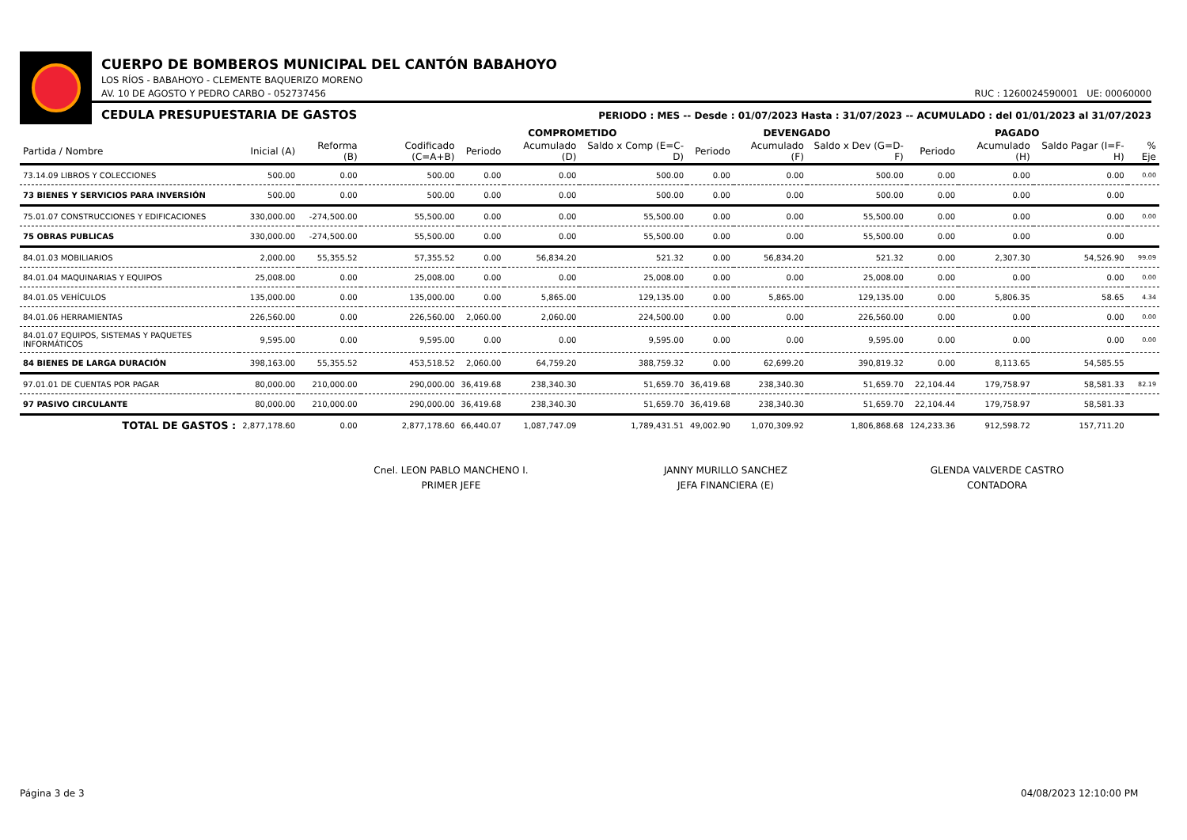CUERPO DE BOMBEROS MUNICIPAL DEL CANTÓN BABAHOYO
LOS RÍOS - BABAHOYO - CLEMENTE BAQUERIZO MORENO
RUC : 1260024590001 UE: 00060000 AV. 10 DE AGOSTO Y PEDRO CARBO - 052737456
PERIODO : MES -- Desde : 01/07/2023 Hasta : 31/07/2023 -- ACUMULADO : del 01/01/2023 al 31/07/2023 CEDULA PRESUPUESTARIA DE GASTOS
| | | | | COMPROMETIDO | | | DEVENGADO | | | PAGADO | | | |
| --- | --- | --- | --- | --- | --- | --- | --- | --- | --- | --- | --- | --- | --- |
| Partida / Nombre | Inicial (A) | Reforma (B) | Codificado (C=A+B) | Periodo | Acumulado (D) | Saldo x Comp (E=C-D) | Periodo | Acumulado (F) | Saldo x Dev (G=D-F) | Periodo | Acumulado (H) | Saldo Pagar (I=F-H) | % Eje |
| 73.14.09 LIBROS Y COLECCIONES | 500.00 | 0.00 | 500.00 | 0.00 | 0.00 | 500.00 | 0.00 | 0.00 | 500.00 | 0.00 | 0.00 | 0.00 | 0.00 |
| 73 BIENES Y SERVICIOS PARA INVERSIÓN | 500.00 | 0.00 | 500.00 | 0.00 | 0.00 | 500.00 | 0.00 | 0.00 | 500.00 | 0.00 | 0.00 | 0.00 | |
| 75.01.07 CONSTRUCCIONES Y EDIFICACIONES | 330,000.00 | -274,500.00 | 55,500.00 | 0.00 | 0.00 | 55,500.00 | 0.00 | 0.00 | 55,500.00 | 0.00 | 0.00 | 0.00 | 0.00 |
| 75 OBRAS PUBLICAS | 330,000.00 | -274,500.00 | 55,500.00 | 0.00 | 0.00 | 55,500.00 | 0.00 | 0.00 | 55,500.00 | 0.00 | 0.00 | 0.00 | |
| 84.01.03 MOBILIARIOS | 2,000.00 | 55,355.52 | 57,355.52 | 0.00 | 56,834.20 | 521.32 | 0.00 | 56,834.20 | 521.32 | 0.00 | 2,307.30 | 54,526.90 | 99.09 |
| 84.01.04 MAQUINARIAS Y EQUIPOS | 25,008.00 | 0.00 | 25,008.00 | 0.00 | 0.00 | 25,008.00 | 0.00 | 0.00 | 25,008.00 | 0.00 | 0.00 | 0.00 | 0.00 |
| 84.01.05 VEHÍCULOS | 135,000.00 | 0.00 | 135,000.00 | 0.00 | 5,865.00 | 129,135.00 | 0.00 | 5,865.00 | 129,135.00 | 0.00 | 5,806.35 | 58.65 | 4.34 |
| 84.01.06 HERRAMIENTAS | 226,560.00 | 0.00 | 226,560.00 | 2,060.00 | 2,060.00 | 224,500.00 | 0.00 | 0.00 | 226,560.00 | 0.00 | 0.00 | 0.00 | 0.00 |
| 84.01.07 EQUIPOS, SISTEMAS Y PAQUETES INFORMÁTICOS | 9,595.00 | 0.00 | 9,595.00 | 0.00 | 0.00 | 9,595.00 | 0.00 | 0.00 | 9,595.00 | 0.00 | 0.00 | 0.00 | 0.00 |
| 84 BIENES DE LARGA DURACIÓN | 398,163.00 | 55,355.52 | 453,518.52 | 2,060.00 | 64,759.20 | 388,759.32 | 0.00 | 62,699.20 | 390,819.32 | 0.00 | 8,113.65 | 54,585.55 | |
| 97.01.01 DE CUENTAS POR PAGAR | 80,000.00 | 210,000.00 | 290,000.00 | 36,419.68 | 238,340.30 | 51,659.70 | 36,419.68 | 238,340.30 | 51,659.70 | 22,104.44 | 179,758.97 | 58,581.33 | 82.19 |
| 97 PASIVO CIRCULANTE | 80,000.00 | 210,000.00 | 290,000.00 | 36,419.68 | 238,340.30 | 51,659.70 | 36,419.68 | 238,340.30 | 51,659.70 | 22,104.44 | 179,758.97 | 58,581.33 | |
| TOTAL DE GASTOS : | 2,877,178.60 | 0.00 | 2,877,178.60 | 66,440.07 | 1,087,747.09 | 1,789,431.51 | 49,002.90 | 1,070,309.92 | 1,806,868.68 | 124,233.36 | 912,598.72 | 157,711.20 | |
Cnel. LEON PABLO MANCHENO I.
PRIMER JEFE
JANNY MURILLO SANCHEZ
JEFA FINANCIERA (E)
GLENDA VALVERDE CASTRO
CONTADORA
Página 3 de 3 04/08/2023 12:10:00 PM